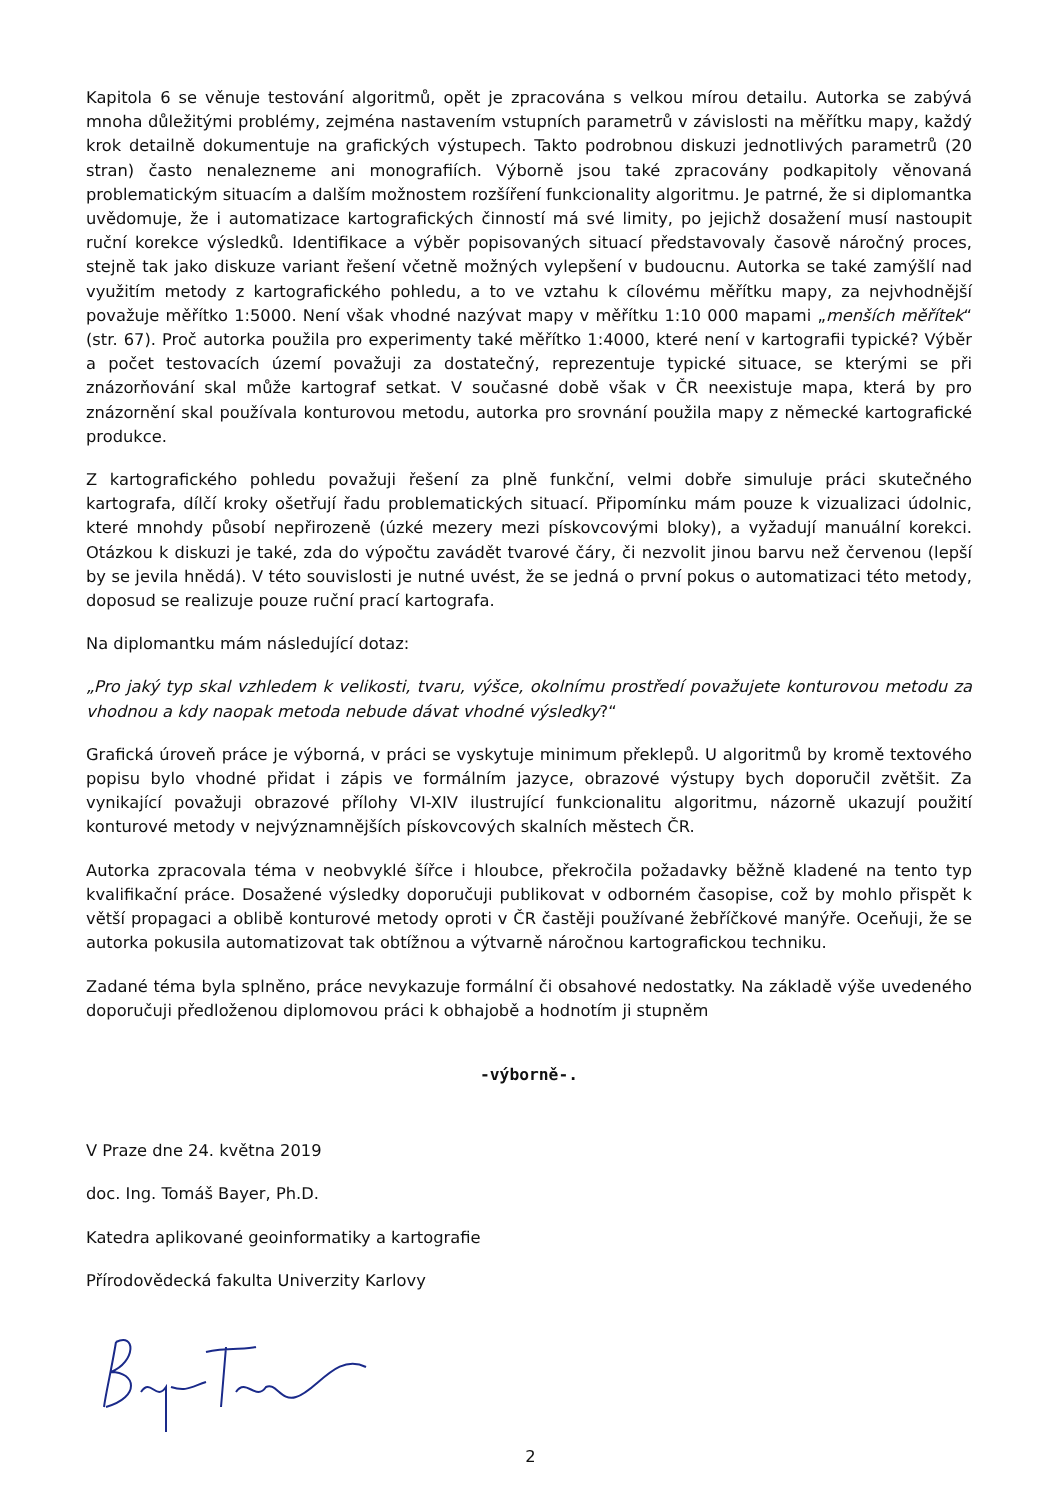Kapitola 6 se věnuje testování algoritmů, opět je zpracována s velkou mírou detailu. Autorka se zabývá mnoha důležitými problémy, zejména nastavením vstupních parametrů v závislosti na měřítku mapy, každý krok detailně dokumentuje na grafických výstupech. Takto podrobnou diskuzi jednotlivých parametrů (20 stran) často nenalezneme ani monografiích. Výborně jsou také zpracovány podkapitoly věnovaná problematickým situacím a dalším možnostem rozšíření funkcionality algoritmu. Je patrné, že si diplomantka uvědomuje, že i automatizace kartografických činností má své limity, po jejichž dosažení musí nastoupit ruční korekce výsledků. Identifikace a výběr popisovaných situací představovaly časově náročný proces, stejně tak jako diskuze variant řešení včetně možných vylepšení v budoucnu. Autorka se také zamýšlí nad využitím metody z kartografického pohledu, a to ve vztahu k cílovému měřítku mapy, za nejvhodnější považuje měřítko 1:5000. Není však vhodné nazývat mapy v měřítku 1:10 000 mapami „menších měřítek“ (str. 67). Proč autorka použila pro experimenty také měřítko 1:4000, které není v kartografii typické? Výběr a počet testovacích území považuji za dostatečný, reprezentuje typické situace, se kterými se při znázorňování skal může kartograf setkat. V současné době však v ČR neexistuje mapa, která by pro znázornění skal používala konturovou metodu, autorka pro srovnání použila mapy z německé kartografické produkce.
Z kartografického pohledu považuji řešení za plně funkční, velmi dobře simuluje práci skutečného kartografa, dílčí kroky ošetřují řadu problematických situací. Připomínku mám pouze k vizualizaci údolnic, které mnohdy působí nepřirozeně (úzké mezery mezi pískovcovými bloky), a vyžadují manuální korekci. Otázkou k diskuzi je také, zda do výpočtu zavádět tvarové čáry, či nezvolit jinou barvu než červenou (lepší by se jevila hnědá). V této souvislosti je nutné uvést, že se jedná o první pokus o automatizaci této metody, doposud se realizuje pouze ruční prací kartografa.
Na diplomantku mám následující dotaz:
„Pro jaký typ skal vzhledem k velikosti, tvaru, výšce, okolnímu prostředí považujete konturovou metodu za vhodnou a kdy naopak metoda nebude dávat vhodné výsledky?“
Grafická úroveň práce je výborná, v práci se vyskytuje minimum překlepů. U algoritmů by kromě textového popisu bylo vhodné přidat i zápis ve formálním jazyce, obrazové výstupy bych doporučil zvětšit. Za vynikající považuji obrazové přílohy VI-XIV ilustrující funkcionalitu algoritmu, názorně ukazují použití konturové metody v nejvýznamnějších pískovcových skalních městech ČR.
Autorka zpracovala téma v neobvyklé šířce i hloubce, překročila požadavky běžně kladené na tento typ kvalifikační práce. Dosažené výsledky doporučuji publikovat v odborném časopise, což by mohlo přispět k větší propagaci a oblibě konturové metody oproti v ČR častěji používané žebříčkové manýře. Oceňuji, že se autorka pokusila automatizovat tak obtížnou a výtvarně náročnou kartografickou techniku.
Zadané téma byla splněno, práce nevykazuje formální či obsahové nedostatky. Na základě výše uvedeného doporučuji předloženou diplomovou práci k obhajobě a hodnotím ji stupněm
-výborně-.
V Praze dne 24. května 2019
doc. Ing. Tomáš Bayer, Ph.D.
Katedra aplikované geoinformatiky a kartografie
Přírodovědecká fakulta Univerzity Karlovy
2